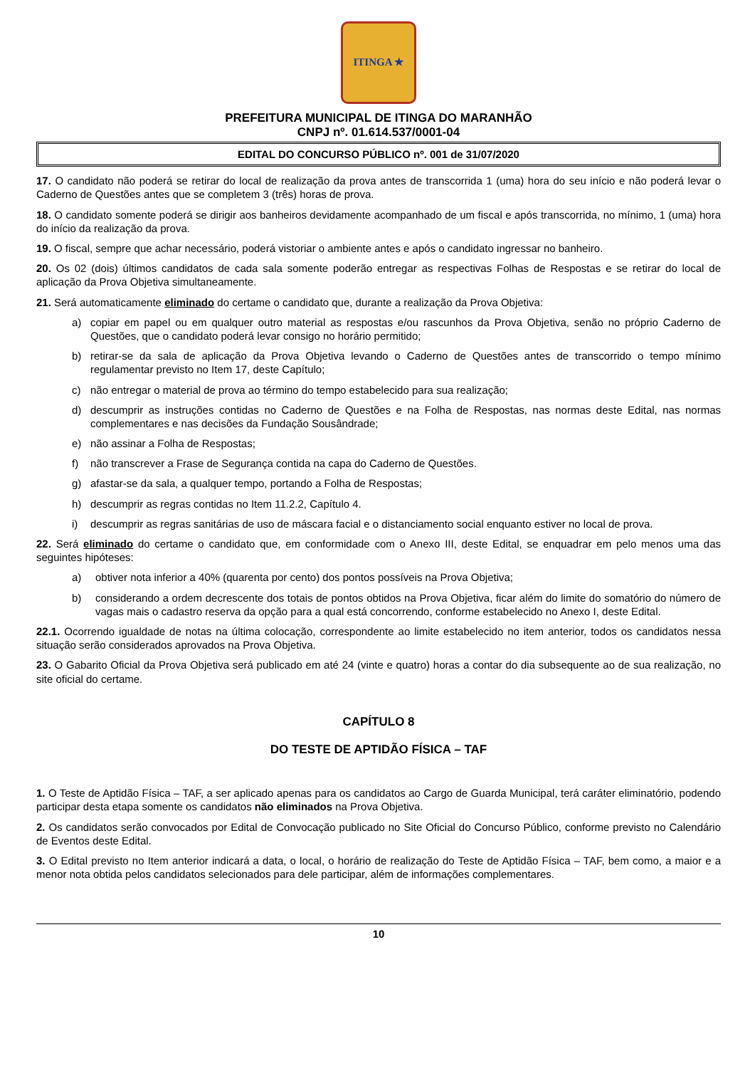ITINGA ★
PREFEITURA MUNICIPAL DE ITINGA DO MARANHÃO
CNPJ nº. 01.614.537/0001-04
EDITAL DO CONCURSO PÚBLICO nº. 001 de 31/07/2020
17. O candidato não poderá se retirar do local de realização da prova antes de transcorrida 1 (uma) hora do seu início e não poderá levar o Caderno de Questões antes que se completem 3 (três) horas de prova.
18. O candidato somente poderá se dirigir aos banheiros devidamente acompanhado de um fiscal e após transcorrida, no mínimo, 1 (uma) hora do início da realização da prova.
19. O fiscal, sempre que achar necessário, poderá vistoriar o ambiente antes e após o candidato ingressar no banheiro.
20. Os 02 (dois) últimos candidatos de cada sala somente poderão entregar as respectivas Folhas de Respostas e se retirar do local de aplicação da Prova Objetiva simultaneamente.
21. Será automaticamente eliminado do certame o candidato que, durante a realização da Prova Objetiva:
a) copiar em papel ou em qualquer outro material as respostas e/ou rascunhos da Prova Objetiva, senão no próprio Caderno de Questões, que o candidato poderá levar consigo no horário permitido;
b) retirar-se da sala de aplicação da Prova Objetiva levando o Caderno de Questões antes de transcorrido o tempo mínimo regulamentar previsto no Item 17, deste Capítulo;
c) não entregar o material de prova ao término do tempo estabelecido para sua realização;
d) descumprir as instruções contidas no Caderno de Questões e na Folha de Respostas, nas normas deste Edital, nas normas complementares e nas decisões da Fundação Sousândrade;
e) não assinar a Folha de Respostas;
f) não transcrever a Frase de Segurança contida na capa do Caderno de Questões.
g) afastar-se da sala, a qualquer tempo, portando a Folha de Respostas;
h) descumprir as regras contidas no Item 11.2.2, Capítulo 4.
i) descumprir as regras sanitárias de uso de máscara facial e o distanciamento social enquanto estiver no local de prova.
22. Será eliminado do certame o candidato que, em conformidade com o Anexo III, deste Edital, se enquadrar em pelo menos uma das seguintes hipóteses:
a) obtiver nota inferior a 40% (quarenta por cento) dos pontos possíveis na Prova Objetiva;
b) considerando a ordem decrescente dos totais de pontos obtidos na Prova Objetiva, ficar além do limite do somatório do número de vagas mais o cadastro reserva da opção para a qual está concorrendo, conforme estabelecido no Anexo I, deste Edital.
22.1. Ocorrendo igualdade de notas na última colocação, correspondente ao limite estabelecido no item anterior, todos os candidatos nessa situação serão considerados aprovados na Prova Objetiva.
23. O Gabarito Oficial da Prova Objetiva será publicado em até 24 (vinte e quatro) horas a contar do dia subsequente ao de sua realização, no site oficial do certame.
CAPÍTULO 8
DO TESTE DE APTIDÃO FÍSICA – TAF
1. O Teste de Aptidão Física – TAF, a ser aplicado apenas para os candidatos ao Cargo de Guarda Municipal, terá caráter eliminatório, podendo participar desta etapa somente os candidatos não eliminados na Prova Objetiva.
2. Os candidatos serão convocados por Edital de Convocação publicado no Site Oficial do Concurso Público, conforme previsto no Calendário de Eventos deste Edital.
3. O Edital previsto no Item anterior indicará a data, o local, o horário de realização do Teste de Aptidão Física – TAF, bem como, a maior e a menor nota obtida pelos candidatos selecionados para dele participar, além de informações complementares.
10